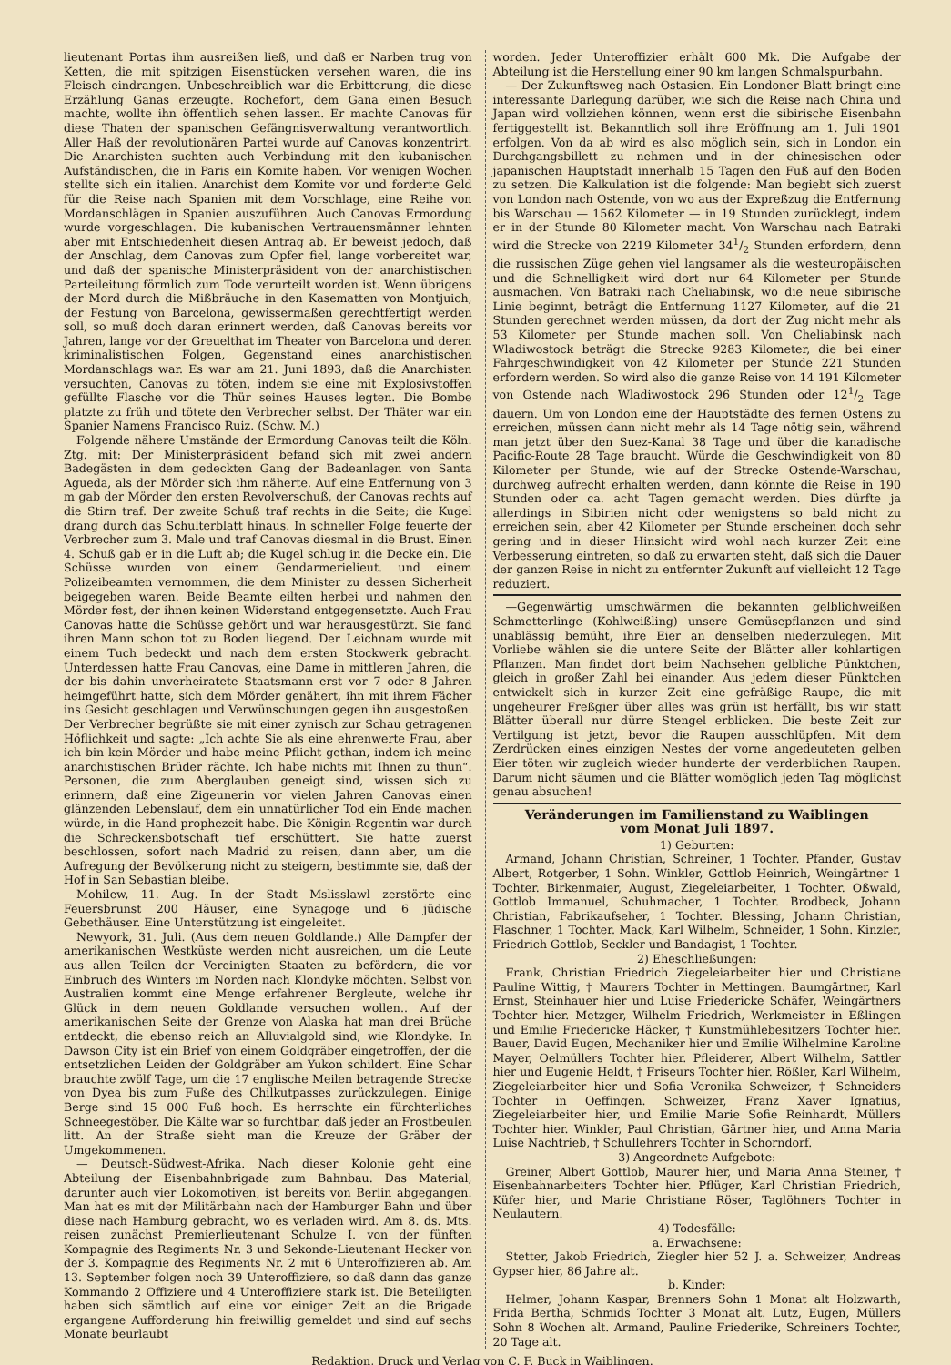lieutenant Portas ihm ausreißen ließ, und daß er Narben trug von Ketten, die mit spitzigen Eisenstücken versehen waren, die ins Fleisch eindrangen. Unbeschreiblich war die Erbitterung, die diese Erzählung Ganas erzeugte. Rochefort, dem Gana einen Besuch machte, wollte ihn öffentlich sehen lassen. Er machte Canovas für diese Thaten der spanischen Gefängnisverwaltung verantwortlich. Aller Haß der revolutionären Partei wurde auf Canovas konzentrirt. Die Anarchisten suchten auch Verbindung mit den kubanischen Aufständischen, die in Paris ein Komite haben. Vor wenigen Wochen stellte sich ein italien. Anarchist dem Komite vor und forderte Geld für die Reise nach Spanien mit dem Vorschlage, eine Reihe von Mordanschlägen in Spanien auszuführen. Auch Canovas Ermordung wurde vorgeschlagen. Die kubanischen Vertrauensmänner lehnten aber mit Entschiedenheit diesen Antrag ab. Er beweist jedoch, daß der Anschlag, dem Canovas zum Opfer fiel, lange vorbereitet war, und daß der spanische Ministerpräsident von der anarchistischen Parteileitung förmlich zum Tode verurteilt worden ist. Wenn übrigens der Mord durch die Mißbräuche in den Kasematten von Montjuich, der Festung von Barcelona, gewissermaßen gerechtfertigt werden soll, so muß doch daran erinnert werden, daß Canovas bereits vor Jahren, lange vor der Greuelthat im Theater von Barcelona und deren kriminalistischen Folgen, Gegenstand eines anarchistischen Mordanschlags war. Es war am 21. Juni 1893, daß die Anarchisten versuchten, Canovas zu töten, indem sie eine mit Explosivstoffen gefüllte Flasche vor die Thür seines Hauses legten. Die Bombe platzte zu früh und tötete den Verbrecher selbst. Der Thäter war ein Spanier Namens Francisco Ruiz. (Schw. M.)
Folgende nähere Umstände der Ermordung Canovas teilt die Köln. Ztg. mit: Der Ministerpräsident befand sich mit zwei andern Badegästen in dem gedeckten Gang der Badeanlagen von Santa Agueda, als der Mörder sich ihm näherte. Auf eine Entfernung von 3 m gab der Mörder den ersten Revolverschuß, der Canovas rechts auf die Stirn traf. Der zweite Schuß traf rechts in die Seite; die Kugel drang durch das Schulterblatt hinaus. In schneller Folge feuerte der Verbrecher zum 3. Male und traf Canovas diesmal in die Brust. Einen 4. Schuß gab er in die Luft ab; die Kugel schlug in die Decke ein. Die Schüsse wurden von einem Gendarmerielieut. und einem Polizeibeamten vernommen, die dem Minister zu dessen Sicherheit beigegeben waren. Beide Beamte eilten herbei und nahmen den Mörder fest, der ihnen keinen Widerstand entgegensetzte. Auch Frau Canovas hatte die Schüsse gehört und war herausgestürzt. Sie fand ihren Mann schon tot zu Boden liegend. Der Leichnam wurde mit einem Tuch bedeckt und nach dem ersten Stockwerk gebracht. Unterdessen hatte Frau Canovas, eine Dame in mittleren Jahren, die der bis dahin unverheiratete Staatsmann erst vor 7 oder 8 Jahren heimgeführt hatte, sich dem Mörder genähert, ihn mit ihrem Fächer ins Gesicht geschlagen und Verwünschungen gegen ihn ausgestoßen. Der Verbrecher begrüßte sie mit einer zynisch zur Schau getragenen Höflichkeit und sagte: „Ich achte Sie als eine ehrenwerte Frau, aber ich bin kein Mörder und habe meine Pflicht gethan, indem ich meine anarchistischen Brüder rächte. Ich habe nichts mit Ihnen zu thun“. Personen, die zum Aberglauben geneigt sind, wissen sich zu erinnern, daß eine Zigeunerin vor vielen Jahren Canovas einen glänzenden Lebenslauf, dem ein unnatürlicher Tod ein Ende machen würde, in die Hand prophezeit habe. Die Königin-Regentin war durch die Schreckensbotschaft tief erschüttert. Sie hatte zuerst beschlossen, sofort nach Madrid zu reisen, dann aber, um die Aufregung der Bevölkerung nicht zu steigern, bestimmte sie, daß der Hof in San Sebastian bleibe.
Mohilew, 11. Aug. In der Stadt Mslisslawl zerstörte eine Feuersbrunst 200 Häuser, eine Synagoge und 6 jüdische Gebethäuser. Eine Unterstützung ist eingeleitet.
Newyork, 31. Juli. (Aus dem neuen Goldlande.) Alle Dampfer der amerikanischen Westküste werden nicht ausreichen, um die Leute aus allen Teilen der Vereinigten Staaten zu befördern, die vor Einbruch des Winters im Norden nach Klondyke möchten. Selbst von Australien kommt eine Menge erfahrener Bergleute, welche ihr Glück in dem neuen Goldlande versuchen wollen.. Auf der amerikanischen Seite der Grenze von Alaska hat man drei Brüche entdeckt, die ebenso reich an Alluvialgold sind, wie Klondyke. In Dawson City ist ein Brief von einem Goldgräber eingetroffen, der die entsetzlichen Leiden der Goldgräber am Yukon schildert. Eine Schar brauchte zwölf Tage, um die 17 englische Meilen betragende Strecke von Dyea bis zum Fuße des Chilkutpasses zurückzulegen. Einige Berge sind 15 000 Fuß hoch. Es herrschte ein fürchterliches Schneegestöber. Die Kälte war so furchtbar, daß jeder an Frostbeulen litt. An der Straße sieht man die Kreuze der Gräber der Umgekommenen.
— Deutsch-Südwest-Afrika. Nach dieser Kolonie geht eine Abteilung der Eisenbahnbrigade zum Bahnbau. Das Material, darunter auch vier Lokomotiven, ist bereits von Berlin abgegangen. Man hat es mit der Militärbahn nach der Hamburger Bahn und über diese nach Hamburg gebracht, wo es verladen wird. Am 8. ds. Mts. reisen zunächst Premierlieutenant Schulze I. von der fünften Kompagnie des Regiments Nr. 3 und Sekonde-Lieutenant Hecker von der 3. Kompagnie des Regiments Nr. 2 mit 6 Unteroffizieren ab. Am 13. September folgen noch 39 Unteroffiziere, so daß dann das ganze Kommando 2 Offiziere und 4 Unteroffiziere stark ist. Die Beteiligten haben sich sämtlich auf eine vor einiger Zeit an die Brigade ergangene Aufforderung hin freiwillig gemeldet und sind auf sechs Monate beurlaubt
worden. Jeder Unteroffizier erhält 600 Mk. Die Aufgabe der Abteilung ist die Herstellung einer 90 km langen Schmalspurbahn.
— Der Zukunftsweg nach Ostasien. Ein Londoner Blatt bringt eine interessante Darlegung darüber, wie sich die Reise nach China und Japan wird vollziehen können, wenn erst die sibirische Eisenbahn fertiggestellt ist. Bekanntlich soll ihre Eröffnung am 1. Juli 1901 erfolgen. Von da ab wird es also möglich sein, sich in London ein Durchgangsbillett zu nehmen und in der chinesischen oder japanischen Hauptstadt innerhalb 15 Tagen den Fuß auf den Boden zu setzen. Die Kalkulation ist die folgende: Man begiebt sich zuerst von London nach Ostende, von wo aus der Expreßzug die Entfernung bis Warschau — 1562 Kilometer — in 19 Stunden zurücklegt, indem er in der Stunde 80 Kilometer macht. Von Warschau nach Batraki wird die Strecke von 2219 Kilometer 341/2 Stunden erfordern, denn die russischen Züge gehen viel langsamer als die westeuropäischen und die Schnelligkeit wird dort nur 64 Kilometer per Stunde ausmachen. Von Batraki nach Cheliabinsk, wo die neue sibirische Linie beginnt, beträgt die Entfernung 1127 Kilometer, auf die 21 Stunden gerechnet werden müssen, da dort der Zug nicht mehr als 53 Kilometer per Stunde machen soll. Von Cheliabinsk nach Wladiwostock beträgt die Strecke 9283 Kilometer, die bei einer Fahrgeschwindigkeit von 42 Kilometer per Stunde 221 Stunden erfordern werden. So wird also die ganze Reise von 14 191 Kilometer von Ostende nach Wladiwostock 296 Stunden oder 121/2 Tage dauern. Um von London eine der Hauptstädte des fernen Ostens zu erreichen, müssen dann nicht mehr als 14 Tage nötig sein, während man jetzt über den Suez-Kanal 38 Tage und über die kanadische Pacific-Route 28 Tage braucht. Würde die Geschwindigkeit von 80 Kilometer per Stunde, wie auf der Strecke Ostende-Warschau, durchweg aufrecht erhalten werden, dann könnte die Reise in 190 Stunden oder ca. acht Tagen gemacht werden. Dies dürfte ja allerdings in Sibirien nicht oder wenigstens so bald nicht zu erreichen sein, aber 42 Kilometer per Stunde erscheinen doch sehr gering und in dieser Hinsicht wird wohl nach kurzer Zeit eine Verbesserung eintreten, so daß zu erwarten steht, daß sich die Dauer der ganzen Reise in nicht zu entfernter Zukunft auf vielleicht 12 Tage reduziert.
—Gegenwärtig umschwärmen die bekannten gelblichweißen Schmetterlinge (Kohlweißling) unsere Gemüsepflanzen und sind unablässig bemüht, ihre Eier an denselben niederzulegen. Mit Vorliebe wählen sie die untere Seite der Blätter aller kohlartigen Pflanzen. Man findet dort beim Nachsehen gelbliche Pünktchen, gleich in großer Zahl bei einander. Aus jedem dieser Pünktchen entwickelt sich in kurzer Zeit eine gefräßige Raupe, die mit ungeheurer Freßgier über alles was grün ist herfällt, bis wir statt Blätter überall nur dürre Stengel erblicken. Die beste Zeit zur Vertilgung ist jetzt, bevor die Raupen ausschlüpfen. Mit dem Zerdrücken eines einzigen Nestes der vorne angedeuteten gelben Eier töten wir zugleich wieder hunderte der verderblichen Raupen. Darum nicht säumen und die Blätter womöglich jeden Tag möglichst genau absuchen!
Veränderungen im Familienstand zu Waiblingen
vom Monat Juli 1897.
1) Geburten:
Armand, Johann Christian, Schreiner, 1 Tochter. Pfander, Gustav Albert, Rotgerber, 1 Sohn. Winkler, Gottlob Heinrich, Weingärtner 1 Tochter. Birkenmaier, August, Ziegeleiarbeiter, 1 Tochter. Oßwald, Gottlob Immanuel, Schuhmacher, 1 Tochter. Brodbeck, Johann Christian, Fabrikaufseher, 1 Tochter. Blessing, Johann Christian, Flaschner, 1 Tochter. Mack, Karl Wilhelm, Schneider, 1 Sohn. Kinzler, Friedrich Gottlob, Seckler und Bandagist, 1 Tochter.
2) Eheschließungen:
Frank, Christian Friedrich Ziegeleiarbeiter hier und Christiane Pauline Wittig, † Maurers Tochter in Mettingen. Baumgärtner, Karl Ernst, Steinhauer hier und Luise Friedericke Schäfer, Weingärtners Tochter hier. Metzger, Wilhelm Friedrich, Werkmeister in Eßlingen und Emilie Friedericke Häcker, † Kunstmühlebesitzers Tochter hier. Bauer, David Eugen, Mechaniker hier und Emilie Wilhelmine Karoline Mayer, Oelmüllers Tochter hier. Pfleiderer, Albert Wilhelm, Sattler hier und Eugenie Heldt, † Friseurs Tochter hier. Rößler, Karl Wilhelm, Ziegeleiarbeiter hier und Sofia Veronika Schweizer, † Schneiders Tochter in Oeffingen. Schweizer, Franz Xaver Ignatius, Ziegeleiarbeiter hier, und Emilie Marie Sofie Reinhardt, Müllers Tochter hier. Winkler, Paul Christian, Gärtner hier, und Anna Maria Luise Nachtrieb, † Schullehrers Tochter in Schorndorf.
3) Angeordnete Aufgebote:
Greiner, Albert Gottlob, Maurer hier, und Maria Anna Steiner, † Eisenbahnarbeiters Tochter hier. Pflüger, Karl Christian Friedrich, Küfer hier, und Marie Christiane Röser, Taglöhners Tochter in Neulautern.
4) Todesfälle:
a. Erwachsene:
Stetter, Jakob Friedrich, Ziegler hier 52 J. a. Schweizer, Andreas Gypser hier, 86 Jahre alt.
b. Kinder:
Helmer, Johann Kaspar, Brenners Sohn 1 Monat alt Holzwarth, Frida Bertha, Schmids Tochter 3 Monat alt. Lutz, Eugen, Müllers Sohn 8 Wochen alt. Armand, Pauline Friederike, Schreiners Tochter, 20 Tage alt.
Redaktion, Druck und Verlag von C. F. Buck in Waiblingen.